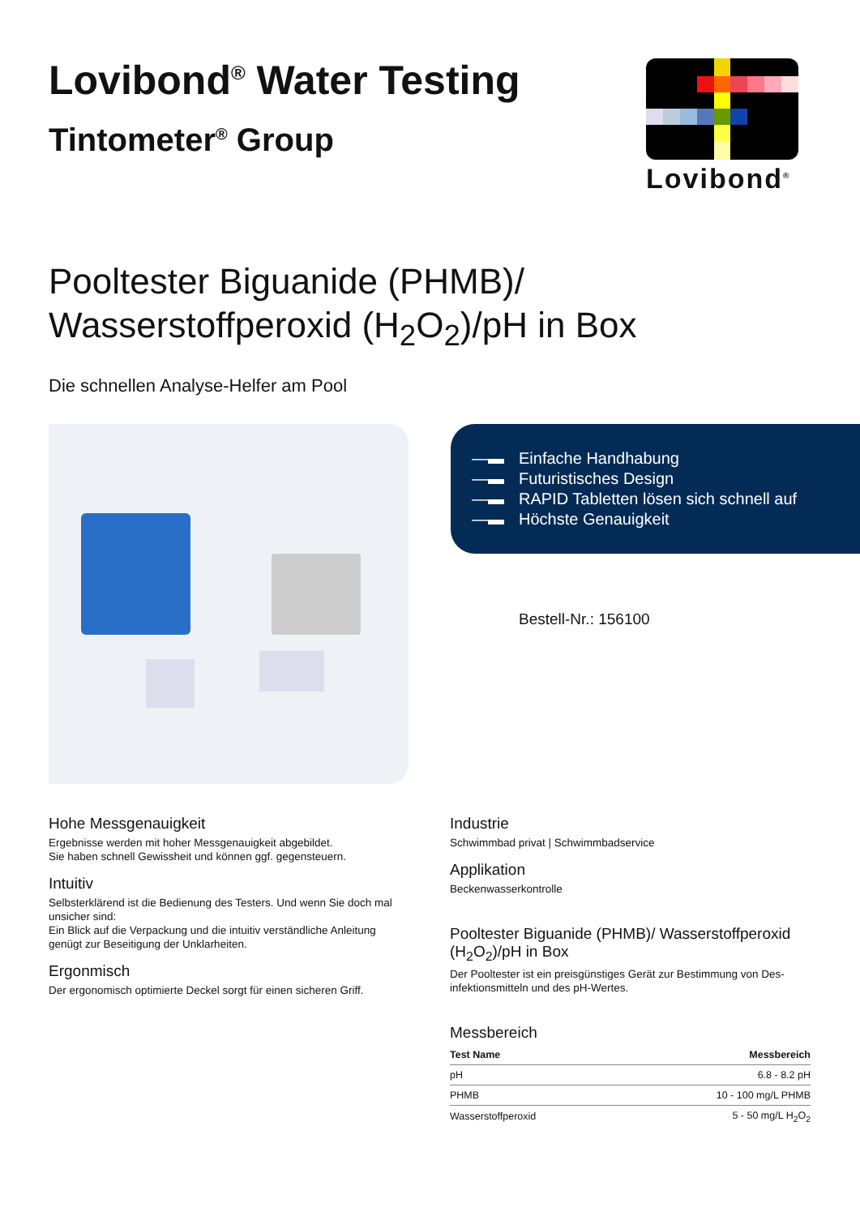Lovibond<sup>®</sup> Water Testing
Tintometer<sup>®</sup> Group
Lovibond<sup>®</sup>
Pooltester Biguanide (PHMB)/
Wasserstoffperoxid (H<sub>2</sub>O<sub>2</sub>)/pH in Box
Die schnellen Analyse-Helfer am Pool
—▬ Einfache Handhabung
—▬ Futuristisches Design
—▬ RAPID Tabletten lösen sich schnell auf
—▬ Höchste Genauigkeit
Bestell-Nr.: 156100
Hohe Messgenauigkeit
Ergebnisse werden mit hoher Messgenauigkeit abgebildet.
Sie haben schnell Gewissheit und können ggf. gegensteuern.
Intuitiv
Selbsterklärend ist die Bedienung des Testers. Und wenn Sie doch mal unsicher sind:
Ein Blick auf die Verpackung und die intuitiv verständliche Anleitung genügt zur Beseitigung der Unklarheiten.
Ergonmisch
Der ergonomisch optimierte Deckel sorgt für einen sicheren Griff.
Industrie
Schwimmbad privat | Schwimmbadservice
Applikation
Beckenwasserkontrolle
Pooltester Biguanide (PHMB)/ Wasserstoffperoxid (H<sub>2</sub>O<sub>2</sub>)/pH in Box
Der Pooltester ist ein preisgünstiges Gerät zur Bestimmung von Des-infektionsmitteln und des pH-Wertes.
Messbereich
| Test Name | Messbereich |
| --- | --- |
| pH | 6.8 - 8.2 pH |
| PHMB | 10 - 100 mg/L PHMB |
| Wasserstoffperoxid | 5 - 50 mg/L H<sub>2</sub>O<sub>2</sub> |